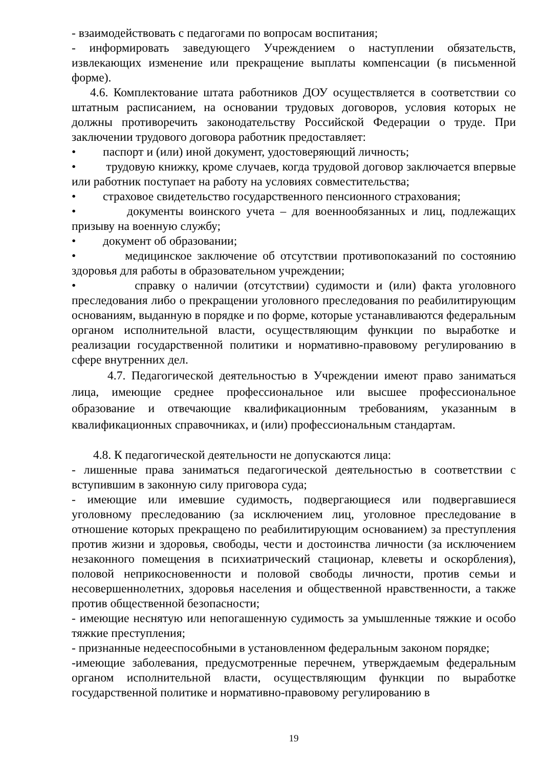- взаимодействовать с педагогами по вопросам воспитания;
- информировать заведующего Учреждением о наступлении обязательств, извлекающих изменение или прекращение выплаты компенсации (в письменной форме).
4.6. Комплектование штата работников ДОУ осуществляется в соответствии со штатным расписанием, на основании трудовых договоров, условия которых не должны противоречить законодательству Российской Федерации о труде. При заключении трудового договора работник предоставляет:
• паспорт и (или) иной документ, удостоверяющий личность;
• трудовую книжку, кроме случаев, когда трудовой договор заключается впервые или работник поступает на работу на условиях совместительства;
• страховое свидетельство государственного пенсионного страхования;
• документы воинского учета – для военнообязанных и лиц, подлежащих призыву на военную службу;
• документ об образовании;
• медицинское заключение об отсутствии противопоказаний по состоянию здоровья для работы в образовательном учреждении;
• справку о наличии (отсутствии) судимости и (или) факта уголовного преследования либо о прекращении уголовного преследования по реабилитирующим основаниям, выданную в порядке и по форме, которые устанавливаются федеральным органом исполнительной власти, осуществляющим функции по выработке и реализации государственной политики и нормативно-правовому регулированию в сфере внутренних дел.
4.7. Педагогической деятельностью в Учреждении имеют право заниматься лица, имеющие среднее профессиональное или высшее профессиональное образование и отвечающие квалификационным требованиям, указанным в квалификационных справочниках, и (или) профессиональным стандартам.
4.8. К педагогической деятельности не допускаются лица:
- лишенные права заниматься педагогической деятельностью в соответствии с вступившим в законную силу приговора суда;
- имеющие или имевшие судимость, подвергающиеся или подвергавшиеся уголовному преследованию (за исключением лиц, уголовное преследование в отношение которых прекращено по реабилитирующим основанием) за преступления против жизни и здоровья, свободы, чести и достоинства личности (за исключением незаконного помещения в психиатрический стационар, клеветы и оскорбления), половой неприкосновенности и половой свободы личности, против семьи и несовершеннолетних, здоровья населения и общественной нравственности, а также против общественной безопасности;
- имеющие неснятую или непогашенную судимость за умышленные тяжкие и особо тяжкие преступления;
- признанные недееспособными в установленном федеральным законом порядке;
-имеющие заболевания, предусмотренные перечнем, утверждаемым федеральным органом исполнительной власти, осуществляющим функции по выработке государственной политике и нормативно-правовому регулированию в
19